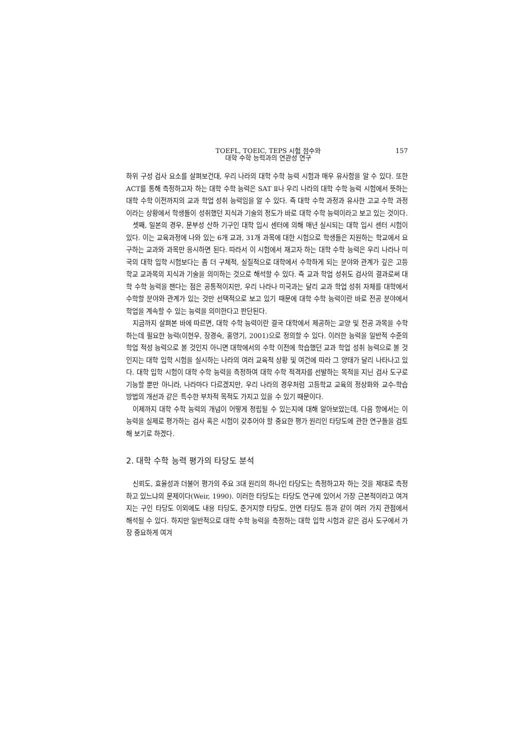TOEFL, TOEIC, TEPS 시험 점수와
대학 수학 능력과의 연관성 연구
157
하위 구성 검사 요소를 살펴보건대, 우리 나라의 대학 수학 능력 시험과 매우 유사함을 알 수 있다. 또한 ACT를 통해 측정하고자 하는 대학 수학 능력은 SAT Ⅱ나 우리 나라의 대학 수학 능력 시험에서 뜻하는 대학 수학 이전까지의 교과 학업 성취 능력임을 알 수 있다. 즉 대학 수학 과정과 유사한 고교 수학 과정이라는 상황에서 학생들이 성취했던 지식과 기술의 정도가 바로 대학 수학 능력이라고 보고 있는 것이다.
셋째, 일본의 경우, 문부성 산하 기구인 대학 입시 센터에 의해 매년 실시되는 대학 입시 센터 시험이 있다. 이는 교육과정에 나와 있는 6개 교과, 31개 과목에 대한 시험으로 학생들은 지원하는 학교에서 요구하는 교과와 과목만 응시하면 된다. 따라서 이 시험에서 재고자 하는 대학 수학 능력은 우리 나라나 미국의 대학 입학 시험보다는 좀 더 구체적, 실질적으로 대학에서 수학하게 되는 분야와 관계가 깊은 고등학교 교과목의 지식과 기술을 의미하는 것으로 해석할 수 있다. 즉 교과 학업 성취도 검사의 결과로써 대학 수학 능력을 잰다는 점은 공통적이지만, 우리 나라나 미국과는 달리 교과 학업 성취 자체를 대학에서 수학할 분야와 관계가 있는 것만 선택적으로 보고 있기 때문에 대학 수학 능력이란 바로 전공 분야에서 학업을 계속할 수 있는 능력을 의미한다고 판단된다.
지금까지 살펴본 바에 따르면, 대학 수학 능력이란 결국 대학에서 제공하는 교양 및 전공 과목을 수학하는데 필요한 능력(이현우, 장경숙, 홍영기, 2001)으로 정의할 수 있다. 이러한 능력을 일반적 수준의 학업 적성 능력으로 볼 것인지 아니면 대학에서의 수학 이전에 학습했던 교과 학업 성취 능력으로 볼 것인지는 대학 입학 시험을 실시하는 나라의 여러 교육적 상황 및 여건에 따라 그 양태가 달리 나타나고 있다. 대학 입학 시험이 대학 수학 능력을 측정하여 대학 수학 적격자를 선발하는 목적을 지닌 검사 도구로 기능할 뿐만 아니라, 나라마다 다르겠지만, 우리 나라의 경우처럼 고등학교 교육의 정상화와 교수-학습 방법의 개선과 같은 특수한 부차적 목적도 가지고 있을 수 있기 때문이다.
이제까지 대학 수학 능력의 개념이 어떻게 정립될 수 있는지에 대해 알아보았는데, 다음 항에서는 이 능력을 실제로 평가하는 검사 혹은 시험이 갖추어야 할 중요한 평가 원리인 타당도에 관한 연구들을 검토해 보기로 하겠다.
2. 대학 수학 능력 평가의 타당도 분석
신뢰도, 효율성과 더불어 평가의 주요 3대 원리의 하나인 타당도는 측정하고자 하는 것을 제대로 측정하고 있느냐의 문제이다(Weir, 1990). 이러한 타당도는 타당도 연구에 있어서 가장 근본적이라고 여겨지는 구인 타당도 이외에도 내용 타당도, 준거지향 타당도, 안면 타당도 등과 같이 여러 가지 관점에서 해석될 수 있다. 하지만 일반적으로 대학 수학 능력을 측정하는 대학 입학 시험과 같은 검사 도구에서 가장 중요하게 여겨